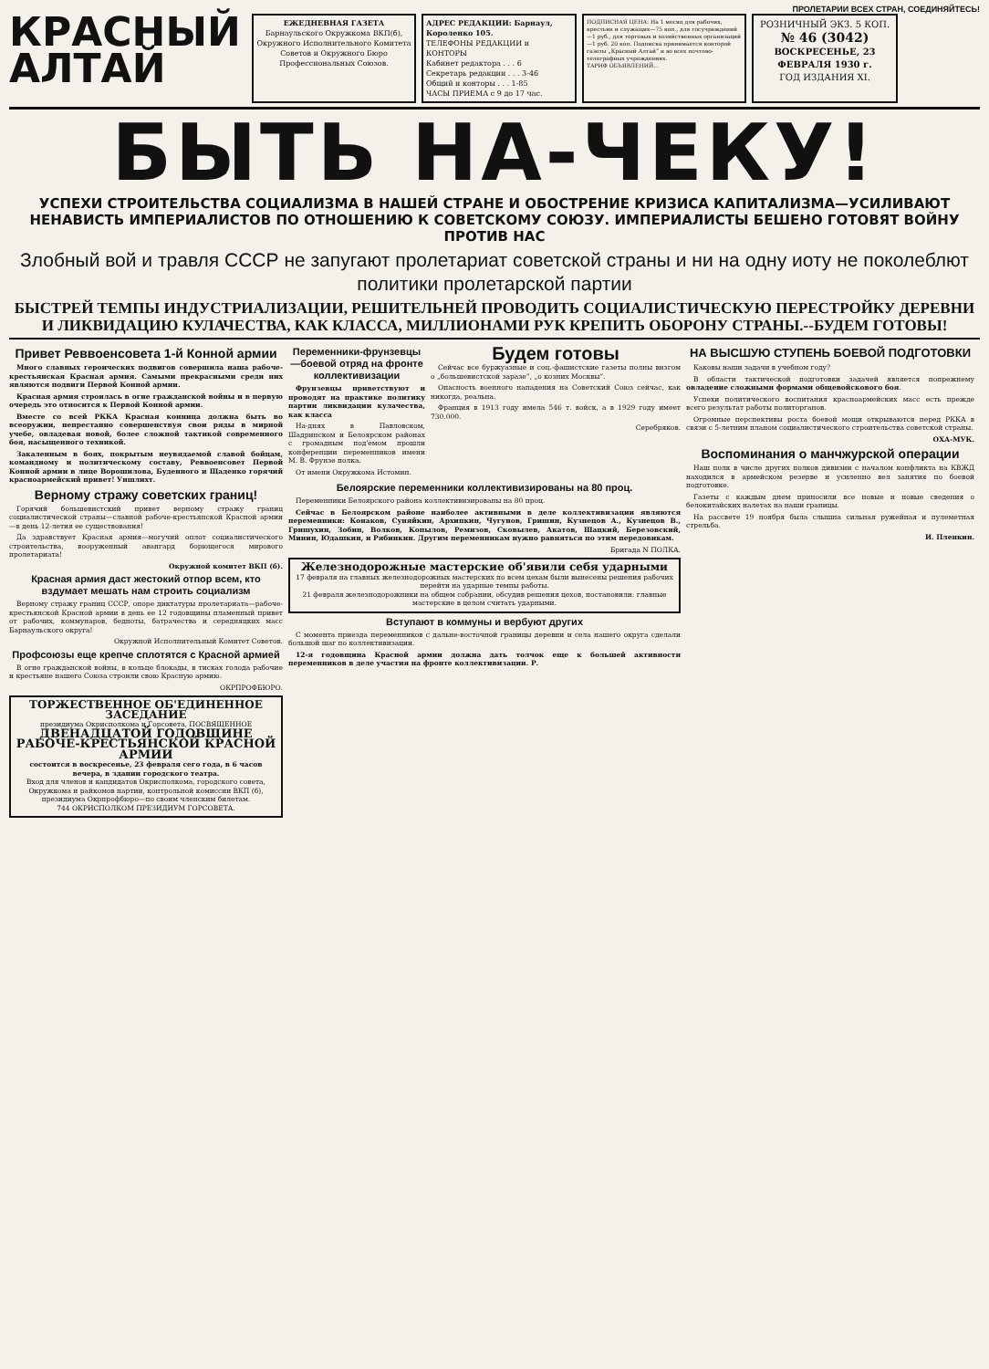ПРОЛЕТАРИИ ВСЕХ СТРАН, СОЕДИНЯЙТЕСЬ!
КРАСНЫЙ
АЛТАЙ
ЕЖЕДНЕВНАЯ ГАЗЕТА
Барнаульского Окружкома ВКП(б), Окружного Исполнительного Комитета Советов и Окружного Бюро Профессиональных Союзов.
АДРЕС РЕДАКЦИИ: Барнаул, Короленко 105.
ТЕЛЕФОНЫ РЕДАКЦИИ и КОНТОРЫ
Кабинет редактора . . . 6
Секретарь редакции . . . 3-46
Общий и конторы . . . 1-85
ЧАСЫ ПРИЕМА с 9 до 17 час.
ПОДПИСНАЯ ЦЕНА: На 1 месяц для рабочих, крестьян и служащих—75 коп., для госучреждений—1 руб., для торговых и хозяйственных организаций—1 руб. 20 коп. Подписка принимается конторой газеты „Красный Алтай“ и во всех почтово-телеграфных учреждениях.
ТАРИФ ОБЪЯВЛЕНИЙ...
РОЗНИЧНЫЙ ЭКЗ. 5 КОП.
№ 46 (3042)
ВОСКРЕСЕНЬЕ, 23 ФЕВРАЛЯ 1930 г.
ГОД ИЗДАНИЯ XI.
БЫТЬ НА-ЧЕКУ!
УСПЕХИ СТРОИТЕЛЬСТВА СОЦИАЛИЗМА В НАШЕЙ СТРАНЕ И ОБОСТРЕНИЕ КРИЗИСА КАПИТАЛИЗМА—УСИЛИВАЮТ НЕНАВИСТЬ ИМПЕРИАЛИСТОВ ПО ОТНОШЕНИЮ К СОВЕТСКОМУ СОЮЗУ. ИМПЕРИАЛИСТЫ БЕШЕНО ГОТОВЯТ ВОЙНУ ПРОТИВ НАС
Злобный вой и травля СССР не запугают пролетариат советской страны и ни на одну иоту не поколеблют политики пролетарской партии
БЫСТРЕЙ ТЕМПЫ ИНДУСТРИАЛИЗАЦИИ, РЕШИТЕЛЬНЕЙ ПРОВОДИТЬ СОЦИАЛИСТИЧЕСКУЮ ПЕРЕСТРОЙКУ ДЕРЕВНИ И ЛИКВИДАЦИЮ КУЛАЧЕСТВА, КАК КЛАССА, МИЛЛИОНАМИ РУК КРЕПИТЬ ОБОРОНУ СТРАНЫ.--БУДЕМ ГОТОВЫ!
Привет Реввоенсовета 1-й Конной армии
Много славных героических подвигов совершила наша рабоче-крестьянская Красная армия. Самыми прекрасными среди них являются подвиги Первой Конной армии.
Красная армия строилась в огне гражданской войны и в первую очередь это относится к Первой Конной армии.
Вместе со всей РККА Красная конница должна быть во всеоружии, непрестанно совершенствуя свои ряды в мирной учебе, овладевая новой, более сложной тактикой современного боя, насыщенного техникой.
Закаленным в боях, покрытым неувядаемой славой бойцам, командному и политическому составу, Реввоенсовет Первой Конной армии в лице Ворошилова, Буденного и Щаденко горячий красноармейский привет! Уншлихт.
Верному стражу советских границ!
Горячий большевистский привет верному стражу границ социалистической страны—славной рабоче-крестьянской Красной армии—в день 12-летия ее существования!
Да здравствует Красная армия—могучий оплот социалистического строительства, вооруженный авангард борющегося мирового пролетариата!
Окружной комитет ВКП (б).
Красная армия даст жестокий отпор всем, кто вздумает мешать нам строить социализм
Верному стражу границ СССР, опоре диктатуры пролетариата—рабоче-крестьянской Красной армии в день ее 12 годовщины пламенный привет от рабочих, коммунаров, бедноты, батрачества и середняцких масс Барнаульского округа!
Окружной Исполнительный Комитет Советов.
Профсоюзы еще крепче сплотятся с Красной армией
В огне гражданской войны, в кольце блокады, в тисках голода рабочие и крестьяне нашего Союза строили свою Красную армию.
ОКРПРОФБЮРО.
ТОРЖЕСТВЕННОЕ ОБ'ЕДИНЕННОЕ ЗАСЕДАНИЕ
президиума Окрисполкома и Горсовета, ПОСВЯЩЕННОЕ
ДВЕНАДЦАТОЙ ГОДОВЩИНЕ РАБОЧЕ-КРЕСТЬЯНСКОЙ КРАСНОЙ АРМИИ
состоится в воскресенье, 23 февраля сего года, в 6 часов вечера, в здании городского театра.
Вход для членов и кандидатов Окрисполкома, городского совета, Окружкома и райкомов партии, контрольной комиссии ВКП (б), президиума Окрпрофбюро—по своим членским билетам.
744 ОКРИСПОЛКОМ ПРЕЗИДИУМ ГОРСОВЕТА.
Переменники-фрунзевцы —боевой отряд на фронте коллективизации
Фрунзевцы приветствуют и проводят на практике политику партии ликвидации кулачества, как класса
На-днях в Павловском, Шадринском и Белоярском районах с громадным под'емом прошли конференции переменников имени М. В. Фрунзе полка.
От имени Окружкома Истомин.
Будем готовы
Сейчас все буржуазные и соц.-фашистские газеты полны визгом о „большевистской заразе“, „о козних Москвы“.
Опасность военного нападения на Советский Союз сейчас, как никогда, реальна.
Франция в 1913 году имела 546 т. войск, а в 1929 году имеет 730.000.
Серебряков.
Белоярские переменники коллективизированы на 80 проц.
Переменники Белоярского района коллективизированы на 80 проц.
Сейчас в Белоярском районе наиболее активными в деле коллективизации являются переменники: Конаков, Суняйкин, Архипкин, Чугунов, Гришин, Кузнецов А., Кузнецов В., Гришухин, Зобин, Волков, Копылов, Ремизов, Сковылев, Акатов, Шацкий, Березовский, Минин, Юдашкин, и Рябинкин. Другим переменникам нужно равняться по этим передовикам.
Бригада N ПОЛКА.
Железнодорожные мастерские об'явили себя ударными
17 февраля на главных железнодорожных мастерских по всем цехам были вынесены решения рабочих перейти на ударные темпы работы.
21 февраля железнодорожники на общем собрании, обсудив решения цехов, постановили: главные мастерские в целом считать ударными.
Вступают в коммуны и вербуют других
С момента приезда переменников с дальне-восточной границы деревни и села нашего округа сделали большой шаг по коллективизации.
12-я годовщина Красной армии должна дать толчок еще к большей активности переменников в деле участия на фронте коллективизации. Р.
НА ВЫСШУЮ СТУПЕНЬ БОЕВОЙ ПОДГОТОВКИ
Каковы наши задачи в учебном году?
В области тактической подготовки задачей является попрежнему овладение сложными формами общевойскового боя.
Успехи политического воспитания красноармейских масс есть прежде всего результат работы политорганов.
Огромные перспективы роста боевой мощи открываются перед РККА в связи с 5-летним планом социалистического строительства советской страны.
ОХА-МУК.
Воспоминания о манчжурской операции
Наш полк в числе других полков дивизии с началом конфликта на КВЖД находился в армейском резерве и усиленно вел занятия по боевой подготовке.
Газеты с каждым днем приносили все новые и новые сведения о белокитайских налетах на наши границы.
На рассвете 19 ноября была слышна сильная ружейная и пулеметная стрельба.
И. Пленкин.